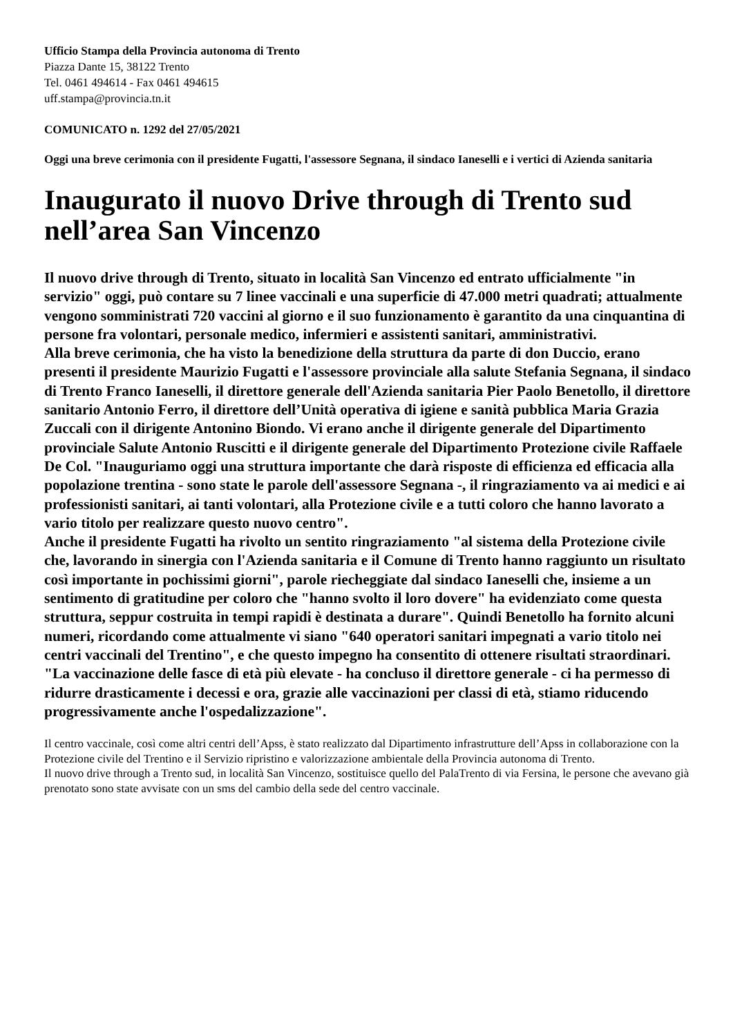Ufficio Stampa della Provincia autonoma di Trento
Piazza Dante 15, 38122 Trento
Tel. 0461 494614 - Fax 0461 494615
uff.stampa@provincia.tn.it
COMUNICATO n. 1292 del 27/05/2021
Oggi una breve cerimonia con il presidente Fugatti, l'assessore Segnana, il sindaco Ianeselli e i vertici di Azienda sanitaria
Inaugurato il nuovo Drive through di Trento sud nell’area San Vincenzo
Il nuovo drive through di Trento, situato in località San Vincenzo ed entrato ufficialmente "in servizio" oggi, può contare su 7 linee vaccinali e una superficie di 47.000 metri quadrati; attualmente vengono somministrati 720 vaccini al giorno e il suo funzionamento è garantito da una cinquantina di persone fra volontari, personale medico, infermieri e assistenti sanitari, amministrativi.
Alla breve cerimonia, che ha visto la benedizione della struttura da parte di don Duccio, erano presenti il presidente Maurizio Fugatti e l'assessore provinciale alla salute Stefania Segnana, il sindaco di Trento Franco Ianeselli, il direttore generale dell'Azienda sanitaria Pier Paolo Benetollo, il direttore sanitario Antonio Ferro, il direttore dell’Unità operativa di igiene e sanità pubblica Maria Grazia Zuccali con il dirigente Antonino Biondo. Vi erano anche il dirigente generale del Dipartimento provinciale Salute Antonio Ruscitti e il dirigente generale del Dipartimento Protezione civile Raffaele De Col. "Inauguriamo oggi una struttura importante che darà risposte di efficienza ed efficacia alla popolazione trentina - sono state le parole dell'assessore Segnana -, il ringraziamento va ai medici e ai professionisti sanitari, ai tanti volontari, alla Protezione civile e a tutti coloro che hanno lavorato a vario titolo per realizzare questo nuovo centro".
Anche il presidente Fugatti ha rivolto un sentito ringraziamento "al sistema della Protezione civile che, lavorando in sinergia con l'Azienda sanitaria e il Comune di Trento hanno raggiunto un risultato così importante in pochissimi giorni", parole riecheggiate dal sindaco Ianeselli che, insieme a un sentimento di gratitudine per coloro che "hanno svolto il loro dovere" ha evidenziato come questa struttura, seppur costruita in tempi rapidi è destinata a durare". Quindi Benetollo ha fornito alcuni numeri, ricordando come attualmente vi siano "640 operatori sanitari impegnati a vario titolo nei centri vaccinali del Trentino", e che questo impegno ha consentito di ottenere risultati straordinari. "La vaccinazione delle fasce di età più elevate - ha concluso il direttore generale - ci ha permesso di ridurre drasticamente i decessi e ora, grazie alle vaccinazioni per classi di età, stiamo riducendo progressivamente anche l'ospedalizzazione".
Il centro vaccinale, così come altri centri dell’Apss, è stato realizzato dal Dipartimento infrastrutture dell’Apss in collaborazione con la Protezione civile del Trentino e il Servizio ripristino e valorizzazione ambientale della Provincia autonoma di Trento.
Il nuovo drive through a Trento sud, in località San Vincenzo, sostituisce quello del PalaTrento di via Fersina, le persone che avevano già prenotato sono state avvisate con un sms del cambio della sede del centro vaccinale.